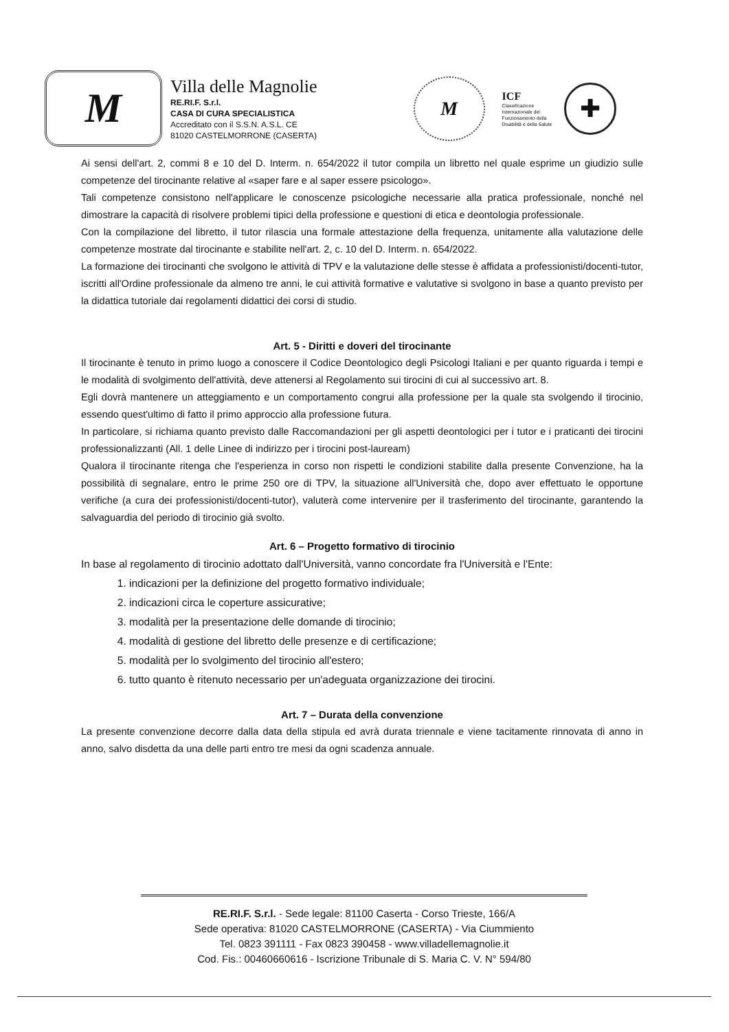M
Villa delle Magnolie
RE.RI.F. S.r.l.
CASA DI CURA SPECIALISTICA
Accreditato con il S.S.N. A.S.L. CE
81020 CASTELMORRONE (CASERTA)
M
ICF
Classificazione Internazionale del Funzionamento della Disabilità e della Salute
✚
Ai sensi dell'art. 2, commi 8 e 10 del D. Interm. n. 654/2022 il tutor compila un libretto nel quale esprime un giudizio sulle competenze del tirocinante relative al «saper fare e al saper essere psicologo».
Tali competenze consistono nell'applicare le conoscenze psicologiche necessarie alla pratica professionale, nonché nel dimostrare la capacità di risolvere problemi tipici della professione e questioni di etica e deontologia professionale.
Con la compilazione del libretto, il tutor rilascia una formale attestazione della frequenza, unitamente alla valutazione delle competenze mostrate dal tirocinante e stabilite nell'art. 2, c. 10 del D. Interm. n. 654/2022.
La formazione dei tirocinanti che svolgono le attività di TPV e la valutazione delle stesse è affidata a professionisti/docenti-tutor, iscritti all'Ordine professionale da almeno tre anni, le cui attività formative e valutative si svolgono in base a quanto previsto per la didattica tutoriale dai regolamenti didattici dei corsi di studio.
Art. 5 - Diritti e doveri del tirocinante
Il tirocinante è tenuto in primo luogo a conoscere il Codice Deontologico degli Psicologi Italiani e per quanto riguarda i tempi e le modalità di svolgimento dell'attività, deve attenersi al Regolamento sui tirocini di cui al successivo art. 8.
Egli dovrà mantenere un atteggiamento e un comportamento congrui alla professione per la quale sta svolgendo il tirocinio, essendo quest'ultimo di fatto il primo approccio alla professione futura.
In particolare, si richiama quanto previsto dalle Raccomandazioni per gli aspetti deontologici per i tutor e i praticanti dei tirocini professionalizzanti (All. 1 delle Linee di indirizzo per i tirocini post-lauream)
Qualora il tirocinante ritenga che l'esperienza in corso non rispetti le condizioni stabilite dalla presente Convenzione, ha la possibilità di segnalare, entro le prime 250 ore di TPV, la situazione all'Università che, dopo aver effettuato le opportune verifiche (a cura dei professionisti/docenti-tutor), valuterà come intervenire per il trasferimento del tirocinante, garantendo la salvaguardia del periodo di tirocinio già svolto.
Art. 6 – Progetto formativo di tirocinio
In base al regolamento di tirocinio adottato dall'Università, vanno concordate fra l'Università e l'Ente:
1. indicazioni per la definizione del progetto formativo individuale;
2. indicazioni circa le coperture assicurative;
3. modalità per la presentazione delle domande di tirocinio;
4. modalità di gestione del libretto delle presenze e di certificazione;
5. modalità per lo svolgimento del tirocinio all'estero;
6. tutto quanto è ritenuto necessario per un'adeguata organizzazione dei tirocini.
Art. 7 – Durata della convenzione
La presente convenzione decorre dalla data della stipula ed avrà durata triennale e viene tacitamente rinnovata di anno in anno, salvo disdetta da una delle parti entro tre mesi da ogni scadenza annuale.
RE.RI.F. S.r.l. - Sede legale: 81100 Caserta - Corso Trieste, 166/A
Sede operativa: 81020 CASTELMORRONE (CASERTA) - Via Ciummiento
Tel. 0823 391111 - Fax 0823 390458 - www.villadellemagnolie.it
Cod. Fis.: 00460660616 - Iscrizione Tribunale di S. Maria C. V. N° 594/80